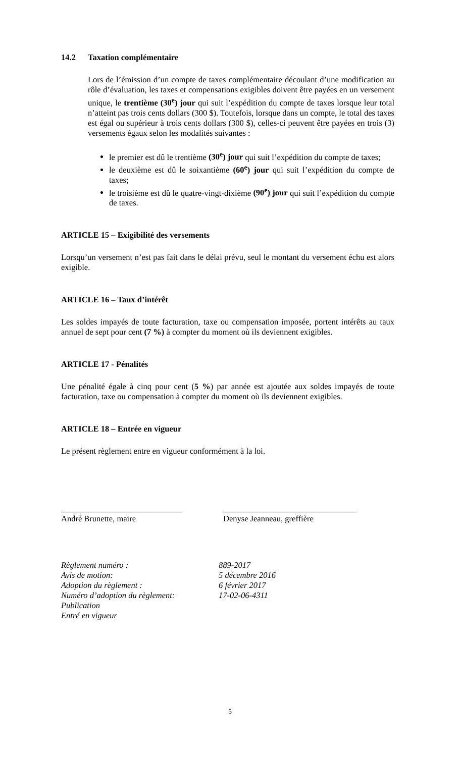14.2 Taxation complémentaire
Lors de l’émission d’un compte de taxes complémentaire découlant d’une modification au rôle d’évaluation, les taxes et compensations exigibles doivent être payées en un versement unique, le trentième (30<sup>e</sup>) jour qui suit l’expédition du compte de taxes lorsque leur total n’atteint pas trois cents dollars (300 $). Toutefois, lorsque dans un compte, le total des taxes est égal ou supérieur à trois cents dollars (300 $), celles-ci peuvent être payées en trois (3) versements égaux selon les modalités suivantes :
le premier est dû le trentième (30<sup>e</sup>) jour qui suit l’expédition du compte de taxes;
le deuxième est dû le soixantième (60<sup>e</sup>) jour qui suit l’expédition du compte de taxes;
le troisième est dû le quatre-vingt-dixième (90<sup>e</sup>) jour qui suit l’expédition du compte de taxes.
ARTICLE 15 – Exigibilité des versements
Lorsqu’un versement n’est pas fait dans le délai prévu, seul le montant du versement échu est alors exigible.
ARTICLE 16 – Taux d’intérêt
Les soldes impayés de toute facturation, taxe ou compensation imposée, portent intérêts au taux annuel de sept pour cent (7 %) à compter du moment où ils deviennent exigibles.
ARTICLE 17 - Pénalités
Une pénalité égale à cinq pour cent (5 %) par année est ajoutée aux soldes impayés de toute facturation, taxe ou compensation à compter du moment où ils deviennent exigibles.
ARTICLE 18 – Entrée en vigueur
Le présent règlement entre en vigueur conformément à la loi.
_____________________________
André Brunette, maire
________________________________
Denyse Jeanneau, greffière
| Règlement numéro : | 889-2017 |
| Avis de motion: | 5 décembre 2016 |
| Adoption du règlement : | 6 février 2017 |
| Numéro d’adoption du règlement: | 17-02-06-4311 |
| Publication | |
| Entré en vigueur | |
5